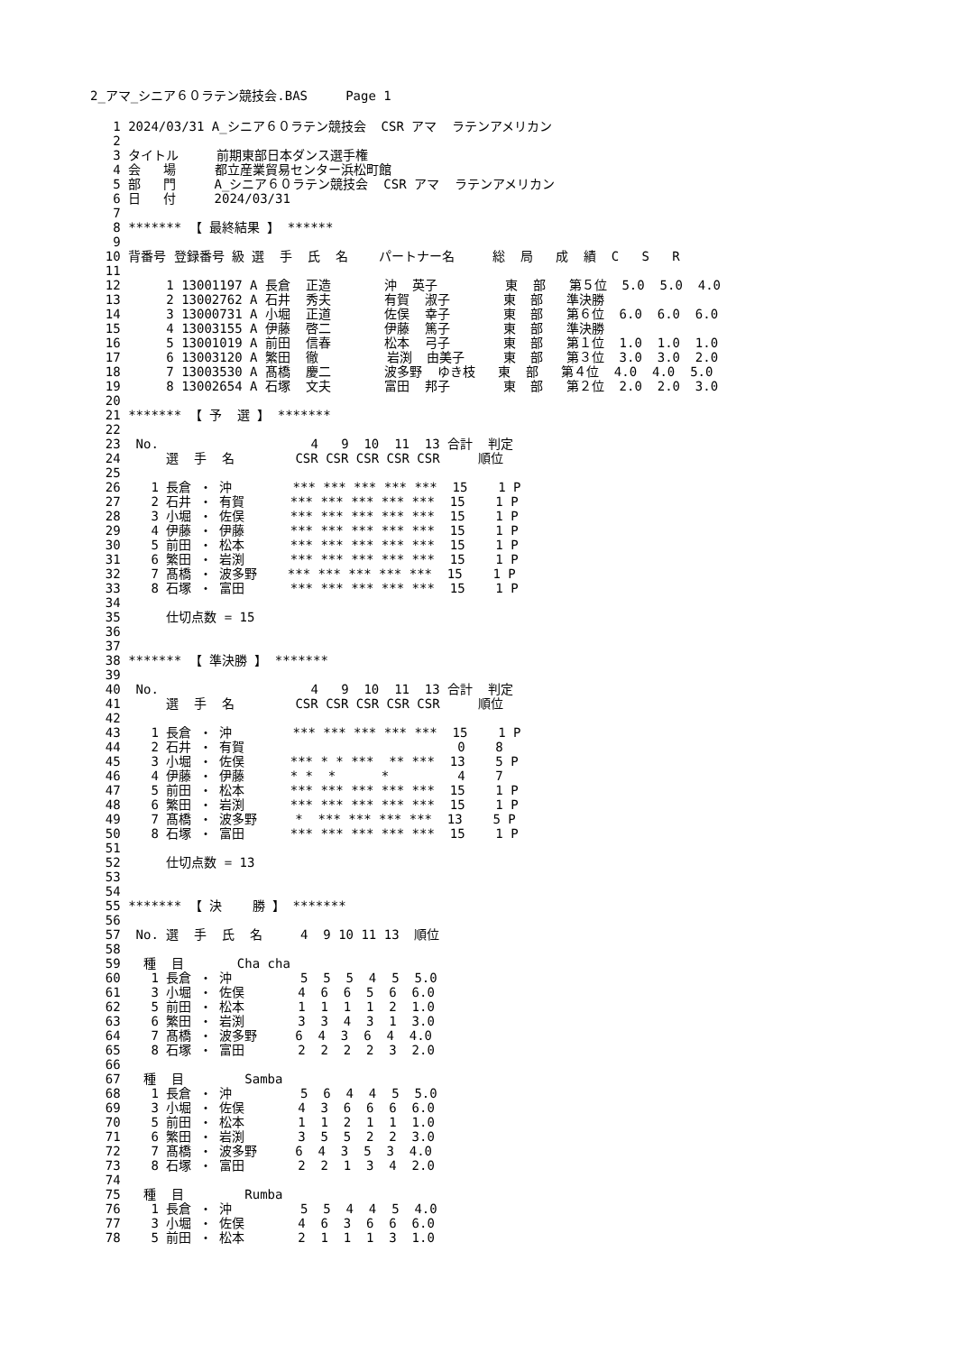2_アマ_シニア６０ラテン競技会.BAS     Page 1
   1 2024/03/31 A_シニア６０ラテン競技会  CSR アマ  ラテンアメリカン
   2
   3 タイトル     前期東部日本ダンス選手権
   4 会   場     都立産業貿易センター浜松町館
   5 部   門     A_シニア６０ラテン競技会  CSR アマ  ラテンアメリカン
   6 日   付     2024/03/31
   7
   8 ******* 【 最終結果 】 ******
   9
  10 背番号 登録番号 級 選  手  氏  名    パートナー名     総  局   成  績  C   S   R
  11
  12      1 13001197 A 長倉  正造       沖  英子         東  部   第５位  5.0  5.0  4.0
  13      2 13002762 A 石井  秀夫       有賀  淑子       東  部   準決勝
  14      3 13000731 A 小堀  正道       佐俣  幸子       東  部   第６位  6.0  6.0  6.0
  15      4 13003155 A 伊藤  啓二       伊藤  篤子       東  部   準決勝
  16      5 13001019 A 前田  信春       松本  弓子       東  部   第１位  1.0  1.0  1.0
  17      6 13003120 A 繁田  徹         岩渕  由美子     東  部   第３位  3.0  3.0  2.0
  18      7 13003530 A 髙橋  慶二       波多野  ゆき枝   東  部   第４位  4.0  4.0  5.0
  19      8 13002654 A 石塚  文夫       富田  邦子       東  部   第２位  2.0  2.0  3.0
  20
  21 ******* 【 予  選 】 *******
  22
  23  No.                    4   9  10  11  13 合計  判定
  24      選  手  名        CSR CSR CSR CSR CSR     順位
  25
  26    1 長倉 ・ 沖        *** *** *** *** ***  15    1 P
  27    2 石井 ・ 有賀      *** *** *** *** ***  15    1 P
  28    3 小堀 ・ 佐俣      *** *** *** *** ***  15    1 P
  29    4 伊藤 ・ 伊藤      *** *** *** *** ***  15    1 P
  30    5 前田 ・ 松本      *** *** *** *** ***  15    1 P
  31    6 繁田 ・ 岩渕      *** *** *** *** ***  15    1 P
  32    7 髙橋 ・ 波多野    *** *** *** *** ***  15    1 P
  33    8 石塚 ・ 富田      *** *** *** *** ***  15    1 P
  34
  35      仕切点数 = 15
  36
  37
  38 ******* 【 準決勝 】 *******
  39
  40  No.                    4   9  10  11  13 合計  判定
  41      選  手  名        CSR CSR CSR CSR CSR     順位
  42
  43    1 長倉 ・ 沖        *** *** *** *** ***  15    1 P
  44    2 石井 ・ 有賀                            0    8
  45    3 小堀 ・ 佐俣      *** * * ***  ** ***  13    5 P
  46    4 伊藤 ・ 伊藤      * *  *      *         4    7
  47    5 前田 ・ 松本      *** *** *** *** ***  15    1 P
  48    6 繁田 ・ 岩渕      *** *** *** *** ***  15    1 P
  49    7 髙橋 ・ 波多野     *  *** *** *** ***  13    5 P
  50    8 石塚 ・ 富田      *** *** *** *** ***  15    1 P
  51
  52      仕切点数 = 13
  53
  54
  55 ******* 【 決    勝 】 *******
  56
  57  No. 選  手  氏  名     4  9 10 11 13  順位
  58
  59   種  目       Cha cha
  60    1 長倉 ・ 沖         5  5  5  4  5  5.0
  61    3 小堀 ・ 佐俣       4  6  6  5  6  6.0
  62    5 前田 ・ 松本       1  1  1  1  2  1.0
  63    6 繁田 ・ 岩渕       3  3  4  3  1  3.0
  64    7 髙橋 ・ 波多野     6  4  3  6  4  4.0
  65    8 石塚 ・ 富田       2  2  2  2  3  2.0
  66
  67   種  目        Samba
  68    1 長倉 ・ 沖         5  6  4  4  5  5.0
  69    3 小堀 ・ 佐俣       4  3  6  6  6  6.0
  70    5 前田 ・ 松本       1  1  2  1  1  1.0
  71    6 繁田 ・ 岩渕       3  5  5  2  2  3.0
  72    7 髙橋 ・ 波多野     6  4  3  5  3  4.0
  73    8 石塚 ・ 富田       2  2  1  3  4  2.0
  74
  75   種  目        Rumba
  76    1 長倉 ・ 沖         5  5  4  4  5  4.0
  77    3 小堀 ・ 佐俣       4  6  3  6  6  6.0
  78    5 前田 ・ 松本       2  1  1  1  3  1.0